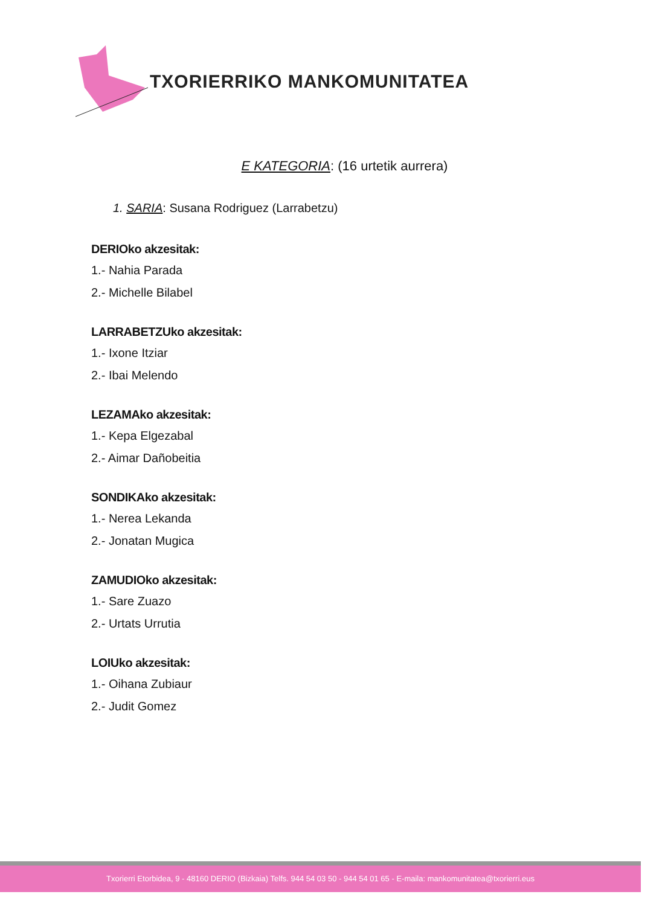TXORIERRIKO MANKOMUNITATEA
E KATEGORIA: (16 urtetik aurrera)
1. SARIA: Susana Rodriguez (Larrabetzu)
DERIOko akzesitak:
1.- Nahia Parada
2.- Michelle Bilabel
LARRABETZUko akzesitak:
1.- Ixone Itziar
2.- Ibai Melendo
LEZAMAko akzesitak:
1.- Kepa Elgezabal
2.- Aimar Dañobeitia
SONDIKAko akzesitak:
1.- Nerea Lekanda
2.- Jonatan Mugica
ZAMUDIOko akzesitak:
1.- Sare Zuazo
2.- Urtats Urrutia
LOIUko akzesitak:
1.- Oihana Zubiaur
2.- Judit Gomez
Txorierri Etorbidea, 9 - 48160 DERIO (Bizkaia) Telfs. 944 54 03 50 - 944 54 01 65 - E-maila: mankomunitatea@txorierri.eus